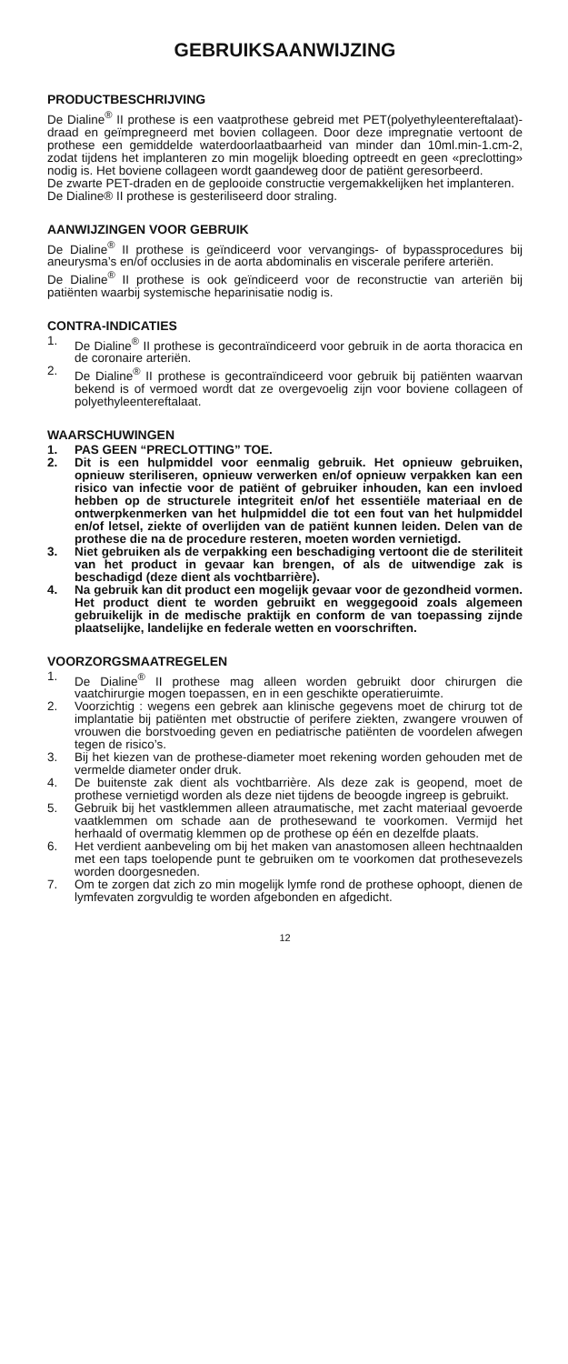GEBRUIKSAANWIJZING
PRODUCTBESCHRIJVING
De Dialine<sup>®</sup> II prothese is een vaatprothese gebreid met PET(polyethyleentereftalaat)-draad en geïmpregneerd met bovien collageen. Door deze impregnatie vertoont de prothese een gemiddelde waterdoorlaatbaarheid van minder dan 10ml.min-1.cm-2, zodat tijdens het implanteren zo min mogelijk bloeding optreedt en geen «preclotting» nodig is. Het boviene collageen wordt gaandeweg door de patiënt geresorbeerd.
De zwarte PET-draden en de geplooide constructie vergemakkelijken het implanteren.
De Dialine® II prothese is gesteriliseerd door straling.
AANWIJZINGEN VOOR GEBRUIK
De Dialine<sup>®</sup> II prothese is geïndiceerd voor vervangings- of bypassprocedures bij aneurysma’s en/of occlusies in de aorta abdominalis en viscerale perifere arteriën.
De Dialine<sup>®</sup> II prothese is ook geïndiceerd voor de reconstructie van arteriën bij patiënten waarbij systemische heparinisatie nodig is.
CONTRA-INDICATIES
1. De Dialine<sup>®</sup> II prothese is gecontraïndiceerd voor gebruik in de aorta thoracica en de coronaire arteriën.
2. De Dialine<sup>®</sup> II prothese is gecontraïndiceerd voor gebruik bij patiënten waarvan bekend is of vermoed wordt dat ze overgevoelig zijn voor boviene collageen of polyethyleentereftalaat.
WAARSCHUWINGEN
1. PAS GEEN “PRECLOTTING” TOE.
2. Dit is een hulpmiddel voor eenmalig gebruik. Het opnieuw gebruiken, opnieuw steriliseren, opnieuw verwerken en/of opnieuw verpakken kan een risico van infectie voor de patiënt of gebruiker inhouden, kan een invloed hebben op de structurele integriteit en/of het essentiële materiaal en de ontwerpkenmerken van het hulpmiddel die tot een fout van het hulpmiddel en/of letsel, ziekte of overlijden van de patiënt kunnen leiden. Delen van de prothese die na de procedure resteren, moeten worden vernietigd.
3. Niet gebruiken als de verpakking een beschadiging vertoont die de steriliteit van het product in gevaar kan brengen, of als de uitwendige zak is beschadigd (deze dient als vochtbarrière).
4. Na gebruik kan dit product een mogelijk gevaar voor de gezondheid vormen. Het product dient te worden gebruikt en weggegooid zoals algemeen gebruikelijk in de medische praktijk en conform de van toepassing zijnde plaatselijke, landelijke en federale wetten en voorschriften.
VOORZORGSMAATREGELEN
1. De Dialine<sup>®</sup> II prothese mag alleen worden gebruikt door chirurgen die vaatchirurgie mogen toepassen, en in een geschikte operatieruimte.
2. Voorzichtig : wegens een gebrek aan klinische gegevens moet de chirurg tot de implantatie bij patiënten met obstructie of perifere ziekten, zwangere vrouwen of vrouwen die borstvoeding geven en pediatrische patiënten de voordelen afwegen tegen de risico’s.
3. Bij het kiezen van de prothese-diameter moet rekening worden gehouden met de vermelde diameter onder druk.
4. De buitenste zak dient als vochtbarrière. Als deze zak is geopend, moet de prothese vernietigd worden als deze niet tijdens de beoogde ingreep is gebruikt.
5. Gebruik bij het vastklemmen alleen atraumatische, met zacht materiaal gevoerde vaatklemmen om schade aan de prothesewand te voorkomen. Vermijd het herhaald of overmatig klemmen op de prothese op één en dezelfde plaats.
6. Het verdient aanbeveling om bij het maken van anastomosen alleen hechtnaalden met een taps toelopende punt te gebruiken om te voorkomen dat prothesevezels worden doorgesneden.
7. Om te zorgen dat zich zo min mogelijk lymfe rond de prothese ophoopt, dienen de lymfevaten zorgvuldig te worden afgebonden en afgedicht.
12